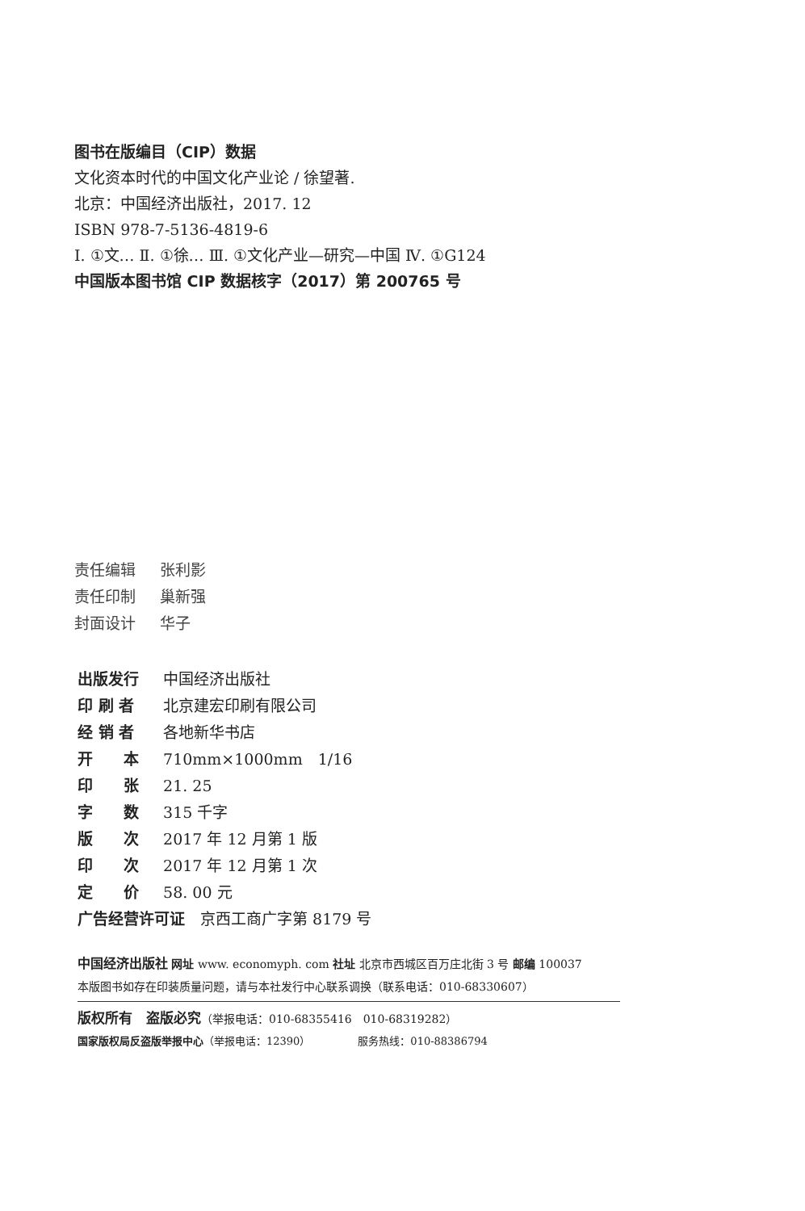图书在版编目（CIP）数据
文化资本时代的中国文化产业论 / 徐望著.
北京：中国经济出版社，2017. 12
ISBN 978-7-5136-4819-6
Ⅰ. ①文… Ⅱ. ①徐… Ⅲ. ①文化产业—研究—中国 Ⅳ. ①G124
中国版本图书馆 CIP 数据核字（2017）第 200765 号
责任编辑 张利影
责任印制 巢新强
封面设计 华子
出版发行 中国经济出版社
印 刷 者 北京建宏印刷有限公司
经 销 者 各地新华书店
开　　本 710mm×1000mm　1/16
印　　张 21. 25
字　　数 315 千字
版　　次 2017 年 12 月第 1 版
印　　次 2017 年 12 月第 1 次
定　　价 58. 00 元
广告经营许可证　京西工商广字第 8179 号
中国经济出版社 网址 www. economyph. com 社址 北京市西城区百万庄北街 3 号 邮编 100037
本版图书如存在印装质量问题，请与本社发行中心联系调换（联系电话：010-68330607）
版权所有　盗版必究（举报电话：010-68355416　010-68319282）
国家版权局反盗版举报中心（举报电话：12390）　　　　　服务热线：010-88386794